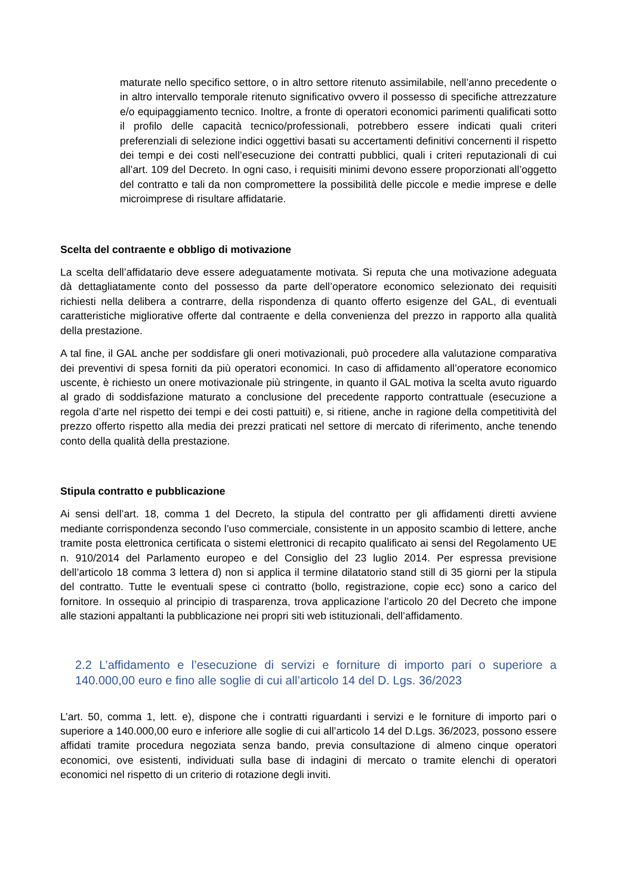maturate nello specifico settore, o in altro settore ritenuto assimilabile, nell’anno precedente o in altro intervallo temporale ritenuto significativo ovvero il possesso di specifiche attrezzature e/o equipaggiamento tecnico. Inoltre, a fronte di operatori economici parimenti qualificati sotto il profilo delle capacità tecnico/professionali, potrebbero essere indicati quali criteri preferenziali di selezione indici oggettivi basati su accertamenti definitivi concernenti il rispetto dei tempi e dei costi nell’esecuzione dei contratti pubblici, quali i criteri reputazionali di cui all’art. 109 del Decreto. In ogni caso, i requisiti minimi devono essere proporzionati all’oggetto del contratto e tali da non compromettere la possibilità delle piccole e medie imprese e delle microimprese di risultare affidatarie.
Scelta del contraente e obbligo di motivazione
La scelta dell’affidatario deve essere adeguatamente motivata. Si reputa che una motivazione adeguata dà dettagliatamente conto del possesso da parte dell’operatore economico selezionato dei requisiti richiesti nella delibera a contrarre, della rispondenza di quanto offerto esigenze del GAL, di eventuali caratteristiche migliorative offerte dal contraente e della convenienza del prezzo in rapporto alla qualità della prestazione.
A tal fine, il GAL anche per soddisfare gli oneri motivazionali, può procedere alla valutazione comparativa dei preventivi di spesa forniti da più operatori economici. In caso di affidamento all’operatore economico uscente, è richiesto un onere motivazionale più stringente, in quanto il GAL motiva la scelta avuto riguardo al grado di soddisfazione maturato a conclusione del precedente rapporto contrattuale (esecuzione a regola d’arte nel rispetto dei tempi e dei costi pattuiti) e, si ritiene, anche in ragione della competitività del prezzo offerto rispetto alla media dei prezzi praticati nel settore di mercato di riferimento, anche tenendo conto della qualità della prestazione.
Stipula contratto e pubblicazione
Ai sensi dell’art. 18, comma 1 del Decreto, la stipula del contratto per gli affidamenti diretti avviene mediante corrispondenza secondo l’uso commerciale, consistente in un apposito scambio di lettere, anche tramite posta elettronica certificata o sistemi elettronici di recapito qualificato ai sensi del Regolamento UE n. 910/2014 del Parlamento europeo e del Consiglio del 23 luglio 2014. Per espressa previsione dell’articolo 18 comma 3 lettera d) non si applica il termine dilatatorio stand still di 35 giorni per la stipula del contratto. Tutte le eventuali spese ci contratto (bollo, registrazione, copie ecc) sono a carico del fornitore. In ossequio al principio di trasparenza, trova applicazione l’articolo 20 del Decreto che impone alle stazioni appaltanti la pubblicazione nei propri siti web istituzionali, dell’affidamento.
2.2 L’affidamento e l’esecuzione di servizi e forniture di importo pari o superiore a 140.000,00 euro e fino alle soglie di cui all’articolo 14 del D. Lgs. 36/2023
L’art. 50, comma 1, lett. e), dispone che i contratti riguardanti i servizi e le forniture di importo pari o superiore a 140.000,00 euro e inferiore alle soglie di cui all’articolo 14 del D.Lgs. 36/2023, possono essere affidati tramite procedura negoziata senza bando, previa consultazione di almeno cinque operatori economici, ove esistenti, individuati sulla base di indagini di mercato o tramite elenchi di operatori economici nel rispetto di un criterio di rotazione degli inviti.